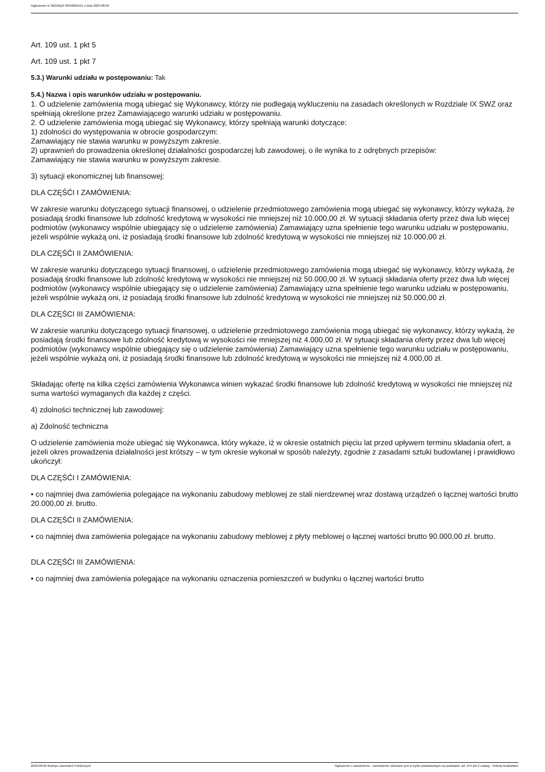Ogłoszenie nr 2023/BZP 00348091/01 z dnia 2023-08-09
Art. 109 ust. 1 pkt 5
Art. 109 ust. 1 pkt 7
5.3.) Warunki udziału w postępowaniu: Tak
5.4.) Nazwa i opis warunków udziału w postępowaniu.
1. O udzielenie zamówienia mogą ubiegać się Wykonawcy, którzy nie podlegają wykluczeniu na zasadach określonych w Rozdziale IX SWZ oraz spełniają określone przez Zamawiającego warunki udziału w postępowaniu.
2. O udzielenie zamówienia mogą ubiegać się Wykonawcy, którzy spełniają warunki dotyczące:
1) zdolności do występowania w obrocie gospodarczym:
Zamawiający nie stawia warunku w powyższym zakresie.
2) uprawnień do prowadzenia określonej działalności gospodarczej lub zawodowej, o ile wynika to z odrębnych przepisów:
Zamawiający nie stawia warunku w powyższym zakresie.
3) sytuacji ekonomicznej lub finansowej:
DLA CZĘŚĆI I ZAMÓWIENIA:
W zakresie warunku dotyczącego sytuacji finansowej, o udzielenie przedmiotowego zamówienia mogą ubiegać się wykonawcy, którzy wykażą, że posiadają środki finansowe lub zdolność kredytową w wysokości nie mniejszej niż 10.000,00 zł. W sytuacji składania oferty przez dwa lub więcej podmiotów (wykonawcy wspólnie ubiegający się o udzielenie zamówienia) Zamawiający uzna spełnienie tego warunku udziału w postępowaniu, jeżeli wspólnie wykażą oni, iż posiadają środki finansowe lub zdolność kredytową w wysokości nie mniejszej niż 10.000,00 zł.
DLA CZĘŚĆI II ZAMÓWIENIA:
W zakresie warunku dotyczącego sytuacji finansowej, o udzielenie przedmiotowego zamówienia mogą ubiegać się wykonawcy, którzy wykażą, że posiadają środki finansowe lub zdolność kredytową w wysokości nie mniejszej niż 50.000,00 zł. W sytuacji składania oferty przez dwa lub więcej podmiotów (wykonawcy wspólnie ubiegający się o udzielenie zamówienia) Zamawiający uzna spełnienie tego warunku udziału w postępowaniu, jeżeli wspólnie wykażą oni, iż posiadają środki finansowe lub zdolność kredytową w wysokości nie mniejszej niż 50.000,00 zł.
DLA CZĘŚCI III ZAMÓWIENIA:
W zakresie warunku dotyczącego sytuacji finansowej, o udzielenie przedmiotowego zamówienia mogą ubiegać się wykonawcy, którzy wykażą, że posiadają środki finansowe lub zdolność kredytową w wysokości nie mniejszej niż 4.000,00 zł. W sytuacji składania oferty przez dwa lub więcej podmiotów (wykonawcy wspólnie ubiegający się o udzielenie zamówienia) Zamawiający uzna spełnienie tego warunku udziału w postępowaniu, jeżeli wspólnie wykażą oni, iż posiadają środki finansowe lub zdolność kredytową w wysokości nie mniejszej niż 4.000,00 zł.
Składając ofertę na kilka części zamówienia Wykonawca winien wykazać środki finansowe lub zdolność kredytową w wysokości nie mniejszej niż suma wartości wymaganych dla każdej z części.
4) zdolności technicznej lub zawodowej:
a) Zdolność techniczna
O udzielenie zamówienia może ubiegać się Wykonawca, który wykaże, iż w okresie ostatnich pięciu lat przed upływem terminu składania ofert, a jeżeli okres prowadzenia działalności jest krótszy – w tym okresie wykonał w sposób należyty, zgodnie z zasadami sztuki budowlanej i prawidłowo ukończył:
DLA CZĘŚĆI I ZAMÓWIENIA:
• co najmniej dwa zamówienia polegające na wykonaniu zabudowy meblowej ze stali nierdzewnej wraz dostawą urządzeń o łącznej wartości brutto 20.000,00 zł. brutto.
DLA CZĘŚĆI II ZAMÓWIENIA:
• co najmniej dwa zamówienia polegające na wykonaniu zabudowy meblowej z płyty meblowej o łącznej wartości brutto 90.000,00 zł. brutto.
DLA CZĘŚĆI III ZAMÓWIENIA:
• co najmniej dwa zamówienia polegające na wykonaniu oznaczenia pomieszczeń w budynku o łącznej wartości brutto
2023-08-09 Biuletyn Zamówień Publicznych Ogłoszenie o zamówieniu - Zamówienie udzielane jest w trybie podstawowym na podstawie: art. 275 pkt 2 ustawy - Roboty budowlane